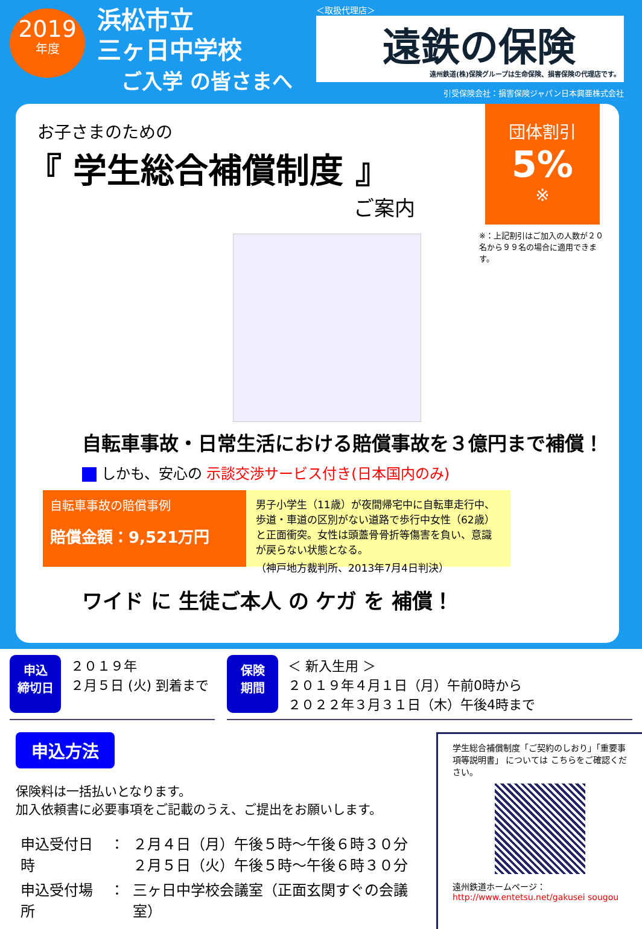2019
年度
浜松市立
三ヶ日中学校
ご入学 の皆さまへ
＜取扱代理店＞
遠鉄の保険
遠州鉄道(株)保険グループは生命保険、損害保険の代理店です。
引受保険会社：損害保険ジャパン日本興亜株式会社
団体割引
5%
※
※：上記割引はご加入の人数が２０名から９９名の場合に適用できます。
お子さまのための
『 学生総合補償制度 』
ご案内
自転車事故・日常生活における賠償事故を３億円まで補償！
しかも、安心の 示談交渉サービス付き(日本国内のみ)
自転車事故の賠償事例
賠償金額：9,521万円
男子小学生（11歳）が夜間帰宅中に自転車走行中、歩道・車道の区別がない道路で歩行中女性（62歳）と正面衝突。女性は頭蓋骨骨折等傷害を負い、意識が戻らない状態となる。
（神戸地方裁判所、2013年7月4日判決）
ワイド に 生徒ご本人 の ケガ を 補償！
申込
締切日
２０１９年
２月５日 (火) 到着まで
保険
期間
＜ 新入生用 ＞
２０１９年４月１日（月）午前0時から
２０２２年３月３１日（木）午後4時まで
申込方法
保険料は一括払いとなります。
加入依頼書に必要事項をご記載のうえ、ご提出をお願いします。
| 申込受付日時 | ： | ２月４日（月）午後５時～午後６時３０分 ２月５日（火）午後５時～午後６時３０分 |
| 申込受付場所 | ： | 三ヶ日中学校会議室（正面玄関すぐの会議室） |
学生総合補償制度「ご契約のしおり」「重要事項等説明書」 については こちらをご確認ください。
遠州鉄道ホームページ：
http://www.entetsu.net/gakusei sougou